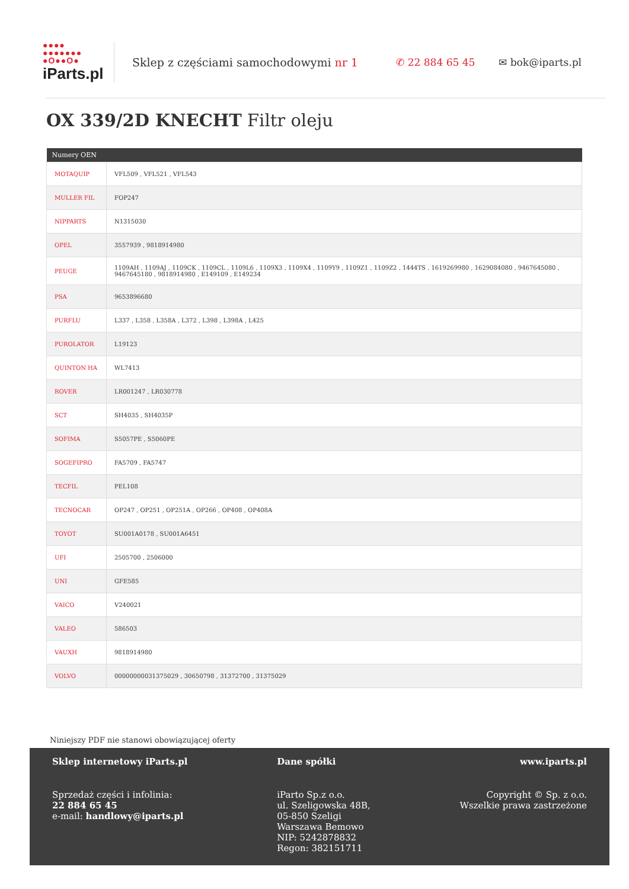●●●●
●●●●●●●
●O●●O●
iParts.pl
Sklep z częściami samochodowymi nr 1
✆ 22 884 65 45 ✉ bok@iparts.pl
OX 339/2D KNECHT Filtr oleju
| Numery OEN | |
| --- | --- |
| MOTAQUIP | VFL509 , VFL521 , VFL543 |
| MULLER FIL | FOP247 |
| NIPPARTS | N1315030 |
| OPEL | 3557939 , 9818914980 |
| PEUGE | 1109AH , 1109AJ , 1109CK , 1109CL , 1109L6 , 1109X3 , 1109X4 , 1109Y9 , 1109Z1 , 1109Z2 , 1444TS , 1619269980 , 1629084080 , 9467645080 , 9467645180 , 9818914980 , E149109 , E149234 |
| PSA | 9653896680 |
| PURFLU | L337 , L358 , L358A , L372 , L398 , L398A , L425 |
| PUROLATOR | L19123 |
| QUINTON HA | WL7413 |
| ROVER | LR001247 , LR030778 |
| SCT | SH4035 , SH4035P |
| SOFIMA | S5057PE , S5060PE |
| SOGEFIPRO | FA5709 , FA5747 |
| TECFIL | PEL108 |
| TECNOCAR | OP247 , OP251 , OP251A , OP266 , OP408 , OP408A |
| TOYOT | SU001A0178 , SU001A6451 |
| UFI | 2505700 , 2506000 |
| UNI | GFE585 |
| VAICO | V240021 |
| VALEO | 586503 |
| VAUXH | 9818914980 |
| VOLVO | 00000000031375029 , 30650798 , 31372700 , 31375029 |
Niniejszy PDF nie stanowi obowiązującej oferty
Sklep internetowy iParts.pl
Sprzedaż części i infolinia:
22 884 65 45
e-mail: handlowy@iparts.pl
Dane spółki
iParto Sp.z o.o.
ul. Szeligowska 48B,
05-850 Szeligi
Warszawa Bemowo
NIP: 5242878832
Regon: 382151711
www.iparts.pl
Copyright © Sp. z o.o.
Wszelkie prawa zastrzeżone